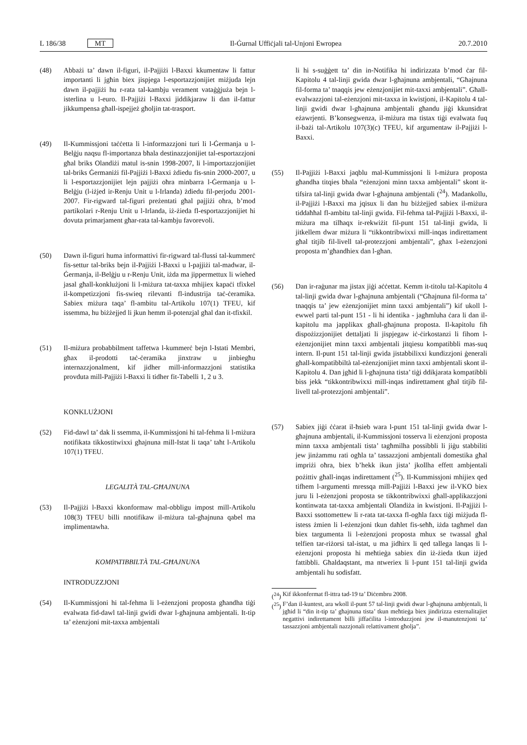L 186/38 MT Il-Ġurnal Uffiċjali tal-Unjoni Ewropea 20.7.2010
(48) Abbażi ta’ dawn il-figuri, il-Pajjiżi l-Baxxi kkumentaw li fattur importanti li jgħin biex jispjega l-esportazzjonijiet miżjuda lejn dawn il-pajjiżi hu r-rata tal-kambju vera­ment vataġġjuża bejn l-isterlina u l-euro. Il-Pajjiżi l-Baxxi jiddikjaraw li dan il-fattur jikkumpensa għall-ispejjeż għoljin tat-trasport.
(49) Il-Kummissjoni taċċetta li l-informazzjoni turi li l-Ġermanja u l-Belġju naqsu fl-importanza bħala desti­nazzjonijiet tal-esportazzjoni għal briks Olandiżi matul is-snin 1998-2007, li l-importazzjonijiet tal-briks Ġerma­niżi fil-Pajjiżi l-Baxxi żdiedu fis-snin 2000-2007, u li l-esportazzjonijiet lejn pajjiżi oħra minbarra l-Ġermanja u l-Belġju (l-iżjed ir-Renju Unit u l-Irlanda) żdiedu fil-perjodu 2001-2007. Fir-rigward tal-figuri preżentati għal pajjiżi oħra, b’mod partikolari r-Renju Unit u l-Irlanda, iż-żieda fl-esportazzjonijiet hi dovuta primarja­ment għar-rata tal-kambju favorevoli.
(50) Dawn il-figuri huma informattivi fir-rigward tal-flussi tal-kummerċ fis-settur tal-briks bejn il-Pajjiżi l-Baxxi u l-pajjiżi tal-madwar, il-Ġermanja, il-Belġju u r-Renju Unit, iżda ma jippermettux li wieħed jasal għall-konklużjoni li l-miżura tat-taxxa mhijiex kapaċi tfixkel il-kompetizzjoni fis-swieq rilevanti fl-industrija taċ-ċeramika. Sabiex miżura taqa’ fl-ambitu tal-Artikolu 107(1) TFEU, kif issemma, hu biżżejjed li jkun hemm il-potenzjal għal dan it-tfixkil.
(51) Il-miżura probabbilment taffetwa l-kummerċ bejn l-Istati Membri, għax il-prodotti taċ-ċeramika jinxtraw u jinbiegħu internazzjonalment, kif jidher mill-informazz­joni statistika provduta mill-Pajjiżi l-Baxxi li tidher fit-Tabelli 1, 2 u 3.
KONKLUŻJONI
(52) Fid-dawl ta’ dak li ssemma, il-Kummissjoni hi tal-fehma li l-miżura notifikata tikkostitwixxi għajnuna mill-Istat li taqa’ taħt l-Artikolu 107(1) TFEU.
LEGALITÀ TAL-GĦAJNUNA
(53) Il-Pajjiżi l-Baxxi kkonformaw mal-obbligu impost mill-Artikolu 108(3) TFEU billi nnotifikaw il-miżura tal-għaj­nuna qabel ma implimentawha.
KOMPATIBBILTÀ TAL-GĦAJNUNA
INTRODUZZJONI
(54) Il-Kummissjoni hi tal-fehma li l-eżenzjoni proposta għandha tiġi evalwata fid-dawl tal-linji gwidi dwar l-għaj­nuna ambjentali. It-tip ta’ eżenzjoni mit-taxxa ambjentali
li hi s-suġġett ta’ din in-Notifika hi indirizzata b’mod ċar fil-Kapitolu 4 tal-linji gwida dwar l-għajnuna ambjentali, “Għajnuna fil-forma ta’ tnaqqis jew eżenzjonijiet mit-taxxi ambjentali”. Għall-evalwazzjoni tal-eżenzjoni mit-taxxa in kwistjoni, il-Kapitolu 4 tal-linji gwidi dwar l-għajnuna ambjentali għandu jiġi kkunsidrat eżawrjenti. B’kon­segwenza, il-miżura ma tistax tiġi evalwata fuq il-bażi tal-Artikolu 107(3)(c) TFEU, kif argumentaw il-Pajjiżi l-Baxxi.
(55) Il-Pajjiżi l-Baxxi jaqblu mal-Kummissjoni li l-miżura proposta għandha titqies bħala “eżenzjoni minn taxxa ambjentali” skont it-tifsira tal-linji gwida dwar l-għajnuna ambjentali (<sup>24</sup>). Madankollu, il-Pajjiżi l-Baxxi ma jqisux li dan hu biżżejjed sabiex il-miżura tiddaħħal fl-ambitu tal-linji gwida. Fil-fehma tal-Pajjiżi l-Baxxi, il-miżura ma tilħaqx ir-rekwiżit fil-punt 151 tal-linji gwida, li jitkellem dwar miżura li “tikkontribwixxi mill-inqas indirettament għal titjib fil-livell tal-protezzjoni ambjentali”, għax l-eżenzjoni proposta m’għandhiex dan l-għan.
(56) Dan ir-raġunar ma jistax jiġi aċċettat. Kemm it-titolu tal-Kapitolu 4 tal-linji gwida dwar l-għajnuna ambjentali (“Għajnuna fil-forma ta’ tnaqqis ta’ jew eżenzjonijiet minn taxxi ambjentali”) kif ukoll l-ewwel parti tal-punt 151 - li hi identika - jagħmluha ċara li dan il-kapitolu ma japplikax għall-għajnuna proposta. Il-kapitolu fih dispo­żizzjonijiet dettaljati li jispjegaw iċ-ċirkostanzi li fihom l-eżenzjonijiet minn taxxi ambjentali jitqiesu kompatibbli mas-suq intern. Il-punt 151 tal-linji gwida jistabbilixxi kundizzjoni ġenerali għall-kompatibbiltà tal-eżenzjonijiet minn taxxi ambjentali skont il-Kapitolu 4. Dan jgħid li l-għajnuna tista’ tiġi ddikjarata kompatibbli biss jekk “tikkontribwixxi mill-inqas indirettament għal titjib fil-livell tal-protezzjoni ambjentali”.
(57) Sabiex jiġi ċċarat il-ħsieb wara l-punt 151 tal-linji gwida dwar l-għajnuna ambjentali, il-Kummissjoni tosserva li eżenzjoni proposta minn taxxa ambjentali tista’ tagħ­milha possibbli li jiġu stabbiliti jew jinżammu rati ogħla ta’ tassazzjoni ambjentali domestika għal impriżi oħra, biex b’hekk ikun jista’ jkollha effett ambjentali pożittiv għall-inqas indirettament (<sup>25</sup>). Il-Kummissjoni mhijiex qed tifhem l-argumenti mressqa mill-Pajjiżi l-Baxxi jew il-VKO biex juru li l-eżenzjoni proposta se tikkontribwixxi għall-applikazzjoni kontinwata tat-taxxa ambjentali Olandiża in kwistjoni. Il-Pajjiżi l-Baxxi ssotto­mettew li r-rata tat-taxxa fl-ogħla faxx tiġi miżjuda fl-istess żmien li l-eżenzjoni tkun daħlet fis-seħħ, iżda tagħmel dan biex targumenta li l-eżenzjoni proposta mhux se twassal għal telfien tar-riżorsi tal-istat, u ma jidhirx li qed tallega lanqas li l-eżenzjoni proposta hi meħtieġa sabiex din iż-żieda tkun iżjed fattibbli. Għal­daqstant, ma ntweriex li l-punt 151 tal-linji gwida ambjentali hu sodisfatt.
(<sup>24</sup>)
Kif ikkonfermat fl-ittra tad-19 ta’ Diċembru 2008.
(<sup>25</sup>)
F’dan il-kuntest, ara wkoll il-punt 57 tal-linji gwidi dwar l-għajnuna ambjentali, li jgħid li “din it-tip ta’ għajnuna tista’ tkun meħtieġa biex jindirizza esternalitajiet negattivi indirettament billi jiffaċilita l-introduzzjoni jew il-manutenzjoni ta’ tassazzjoni ambjentali nazzjo­nali relattivament għolja”.